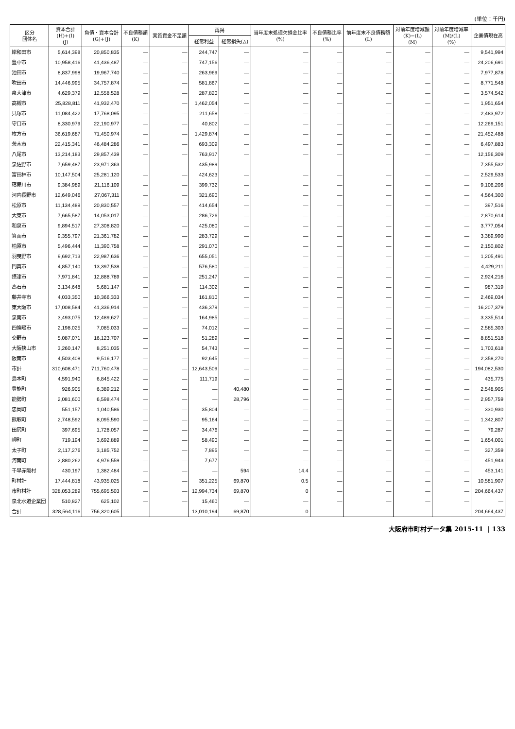(単位：千円)
| 区分 団体名 | 資本合計 (H)+(I) (J) | 負債・資本合計 (G)+(J) | 不良債務額 (K) | 実質資金不足額 | 再掲 | | 当年度末処理欠損金比率 (%) | 不良債務比率 (%) | 前年度末不良債務額 (L) | 対前年度増減額 (K)−(L) (M) | 対前年度増減率 (M)/(L) (%) | 企業債現在高 |
| --- | --- | --- | --- | --- | --- | --- | --- | --- | --- | --- | --- | --- |
| | | | | | 経常利益 | 経常損失(△) | | | | | | |
| 岸和田市 | 5,614,398 | 20,850,835 | — | — | 244,747 | — | — | — | — | — | — | 9,541,994 |
| 豊中市 | 10,958,416 | 41,436,487 | — | — | 747,156 | — | — | — | — | — | — | 24,206,691 |
| 池田市 | 8,837,998 | 19,967,740 | — | — | 263,969 | — | — | — | — | — | — | 7,977,878 |
| 吹田市 | 14,446,995 | 34,757,874 | — | — | 581,867 | — | — | — | — | — | — | 8,771,548 |
| 泉大津市 | 4,629,379 | 12,558,528 | — | — | 287,820 | — | — | — | — | — | — | 3,574,542 |
| 高槻市 | 25,828,811 | 41,932,470 | — | — | 1,462,054 | — | — | — | — | — | — | 1,951,654 |
| 貝塚市 | 11,084,422 | 17,768,095 | — | — | 211,658 | — | — | — | — | — | — | 2,483,972 |
| 守口市 | 8,330,979 | 22,190,977 | — | — | 40,802 | — | — | — | — | — | — | 12,269,151 |
| 枚方市 | 36,619,687 | 71,450,974 | — | — | 1,429,874 | — | — | — | — | — | — | 21,452,488 |
| 茨木市 | 22,415,341 | 46,484,286 | — | — | 693,309 | — | — | — | — | — | — | 6,497,883 |
| 八尾市 | 13,214,183 | 29,857,439 | — | — | 763,917 | — | — | — | — | — | — | 12,156,309 |
| 泉佐野市 | 7,659,487 | 23,971,363 | — | — | 435,989 | — | — | — | — | — | — | 7,355,532 |
| 富田林市 | 10,147,504 | 25,281,120 | — | — | 424,623 | — | — | — | — | — | — | 2,529,533 |
| 寝屋川市 | 9,384,989 | 21,116,109 | — | — | 399,732 | — | — | — | — | — | — | 9,106,206 |
| 河内長野市 | 12,649,046 | 27,067,311 | — | — | 321,690 | — | — | — | — | — | — | 4,564,300 |
| 松原市 | 11,134,489 | 20,830,557 | — | — | 414,654 | — | — | — | — | — | — | 397,516 |
| 大東市 | 7,665,587 | 14,053,017 | — | — | 286,726 | — | — | — | — | — | — | 2,870,614 |
| 和泉市 | 9,894,517 | 27,308,820 | — | — | 425,080 | — | — | — | — | — | — | 3,777,054 |
| 箕面市 | 9,355,797 | 21,361,782 | — | — | 283,729 | — | — | — | — | — | — | 3,389,990 |
| 柏原市 | 5,496,444 | 11,390,758 | — | — | 291,070 | — | — | — | — | — | — | 2,150,802 |
| 羽曳野市 | 9,692,713 | 22,987,636 | — | — | 655,051 | — | — | — | — | — | — | 1,205,491 |
| 門真市 | 4,857,140 | 13,397,538 | — | — | 576,580 | — | — | — | — | — | — | 4,429,211 |
| 摂津市 | 7,971,841 | 12,888,789 | — | — | 251,247 | — | — | — | — | — | — | 2,924,216 |
| 高石市 | 3,134,648 | 5,681,147 | — | — | 114,302 | — | — | — | — | — | — | 987,319 |
| 藤井寺市 | 4,033,350 | 10,366,333 | — | — | 161,810 | — | — | — | — | — | — | 2,469,034 |
| 東大阪市 | 17,008,584 | 41,336,914 | — | — | 436,379 | — | — | — | — | — | — | 16,207,379 |
| 泉南市 | 3,493,075 | 12,489,627 | — | — | 164,985 | — | — | — | — | — | — | 3,335,514 |
| 四條畷市 | 2,198,025 | 7,085,033 | — | — | 74,012 | — | — | — | — | — | — | 2,585,303 |
| 交野市 | 5,087,071 | 16,123,707 | — | — | 51,289 | — | — | — | — | — | — | 8,851,518 |
| 大阪狭山市 | 3,260,147 | 8,251,035 | — | — | 54,743 | — | — | — | — | — | — | 1,703,618 |
| 阪南市 | 4,503,408 | 9,516,177 | — | — | 92,645 | — | — | — | — | — | — | 2,358,270 |
| 市計 | 310,608,471 | 711,760,478 | — | — | 12,643,509 | — | — | — | — | — | — | 194,082,530 |
| 島本町 | 4,591,940 | 6,845,422 | — | — | 111,719 | — | — | — | — | — | — | 435,775 |
| 豊能町 | 926,905 | 6,389,212 | — | — | — | 40,480 | — | — | — | — | — | 2,548,905 |
| 能勢町 | 2,081,600 | 6,598,474 | — | — | — | 28,796 | — | — | — | — | — | 2,957,759 |
| 忠岡町 | 551,157 | 1,040,586 | — | — | 35,804 | — | — | — | — | — | — | 330,930 |
| 熊取町 | 2,748,592 | 8,095,590 | — | — | 95,164 | — | — | — | — | — | — | 1,342,807 |
| 田尻町 | 397,695 | 1,728,057 | — | — | 34,476 | — | — | — | — | — | — | 79,287 |
| 岬町 | 719,194 | 3,692,889 | — | — | 58,490 | — | — | — | — | — | — | 1,654,001 |
| 太子町 | 2,117,276 | 3,185,752 | — | — | 7,895 | — | — | — | — | — | — | 327,359 |
| 河南町 | 2,880,262 | 4,976,559 | — | — | 7,677 | — | — | — | — | — | — | 451,943 |
| 千早赤阪村 | 430,197 | 1,382,484 | — | — | — | 594 | 14.4 | — | — | — | — | 453,141 |
| 町村計 | 17,444,818 | 43,935,025 | — | — | 351,225 | 69,870 | 0.5 | — | — | — | — | 10,581,907 |
| 市町村計 | 328,053,289 | 755,695,503 | — | — | 12,994,734 | 69,870 | 0 | — | — | — | — | 204,664,437 |
| 泉北水道企業団 | 510,827 | 625,102 | — | — | 15,460 | — | — | — | — | — | — | — |
| 合計 | 328,564,116 | 756,320,605 | — | — | 13,010,194 | 69,870 | 0 | — | — | — | — | 204,664,437 |
大阪府市町村データ集 2015-11 | 133